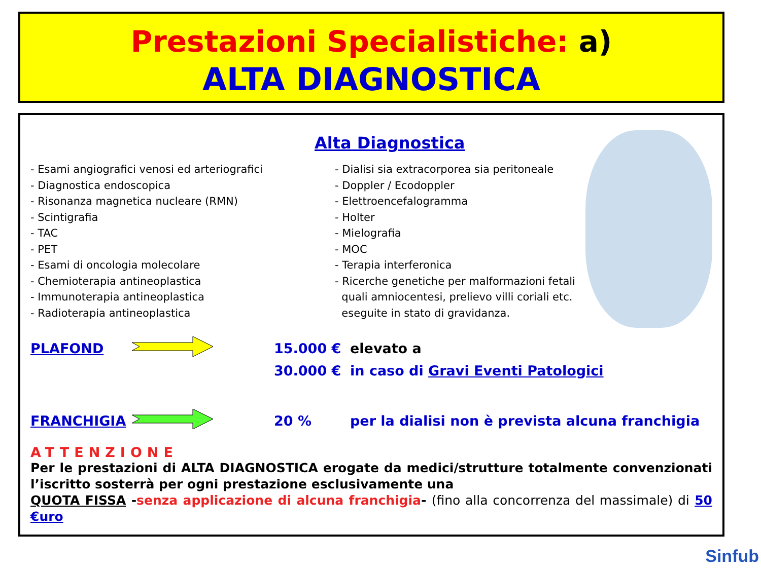Prestazioni Specialistiche: a)
ALTA DIAGNOSTICA
Alta Diagnostica
- Esami angiografici venosi ed arteriografici
- Diagnostica endoscopica
- Risonanza magnetica nucleare (RMN)
- Scintigrafia
- TAC
- PET
- Esami di oncologia molecolare
- Chemioterapia antineoplastica
- Immunoterapia antineoplastica
- Radioterapia antineoplastica
- Dialisi sia extracorporea sia peritoneale
- Doppler / Ecodoppler
- Elettroencefalogramma
- Holter
- Mielografia
- MOC
- Terapia interferonica
- Ricerche genetiche per malformazioni fetali
quali amniocentesi, prelievo villi coriali etc.
eseguite in stato di gravidanza.
PLAFOND 15.000 € elevato a
30.000 € in caso di Gravi Eventi Patologici
FRANCHIGIA 20 % per la dialisi non è prevista alcuna franchigia
ATTENZIONE
Per le prestazioni di ALTA DIAGNOSTICA erogate da medici/strutture totalmente convenzionati l’iscritto sosterrà per ogni prestazione esclusivamente una
QUOTA FISSA -senza applicazione di alcuna franchigia- (fino alla concorrenza del massimale) di 50 €uro
Sinfub